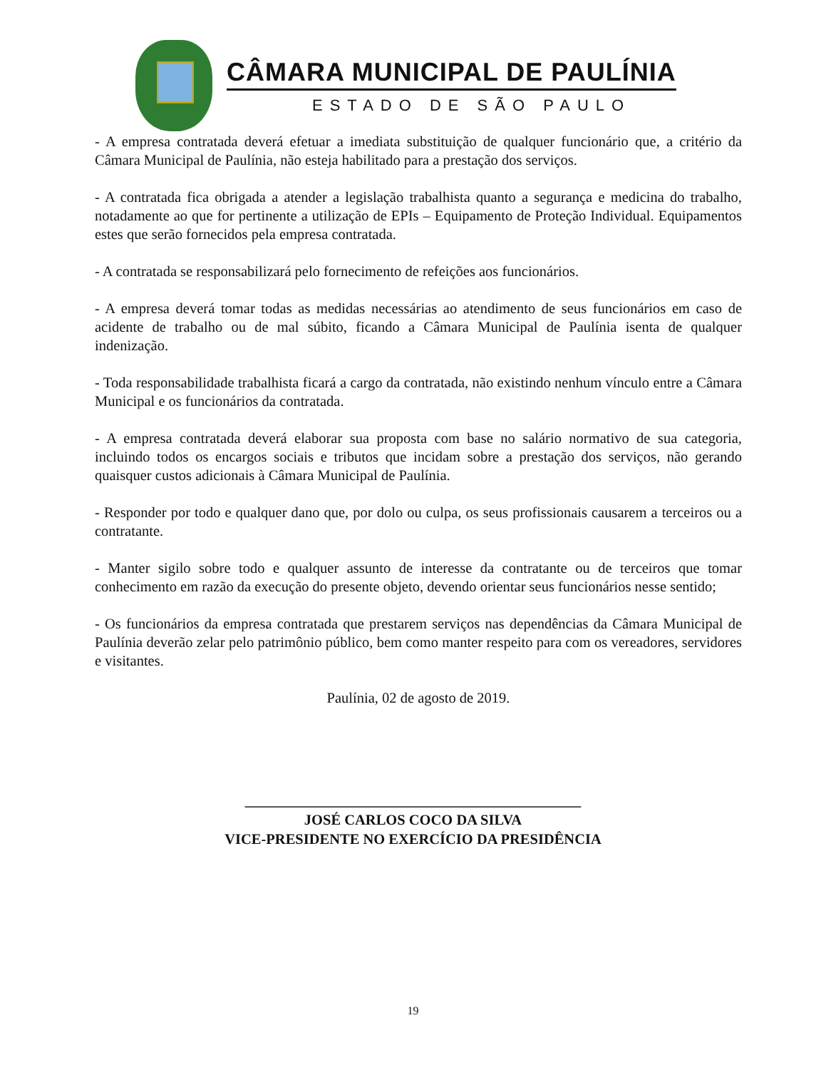CÂMARA MUNICIPAL DE PAULÍNIA
ESTADO DE SÃO PAULO
- A empresa contratada deverá efetuar a imediata substituição de qualquer funcionário que, a critério da Câmara Municipal de Paulínia, não esteja habilitado para a prestação dos serviços.
- A contratada fica obrigada a atender a legislação trabalhista quanto a segurança e medicina do trabalho, notadamente ao que for pertinente a utilização de EPIs – Equipamento de Proteção Individual. Equipamentos estes que serão fornecidos pela empresa contratada.
- A contratada se responsabilizará pelo fornecimento de refeições aos funcionários.
- A empresa deverá tomar todas as medidas necessárias ao atendimento de seus funcionários em caso de acidente de trabalho ou de mal súbito, ficando a Câmara Municipal de Paulínia isenta de qualquer indenização.
- Toda responsabilidade trabalhista ficará a cargo da contratada, não existindo nenhum vínculo entre a Câmara Municipal e os funcionários da contratada.
- A empresa contratada deverá elaborar sua proposta com base no salário normativo de sua categoria, incluindo todos os encargos sociais e tributos que incidam sobre a prestação dos serviços, não gerando quaisquer custos adicionais à Câmara Municipal de Paulínia.
- Responder por todo e qualquer dano que, por dolo ou culpa, os seus profissionais causarem a terceiros ou a contratante.
- Manter sigilo sobre todo e qualquer assunto de interesse da contratante ou de terceiros que tomar conhecimento em razão da execução do presente objeto, devendo orientar seus funcionários nesse sentido;
- Os funcionários da empresa contratada que prestarem serviços nas dependências da Câmara Municipal de Paulínia deverão zelar pelo patrimônio público, bem como manter respeito para com os vereadores, servidores e visitantes.
Paulínia, 02 de agosto de 2019.
______________________________________________
JOSÉ CARLOS COCO DA SILVA
VICE-PRESIDENTE NO EXERCÍCIO DA PRESIDÊNCIA
19